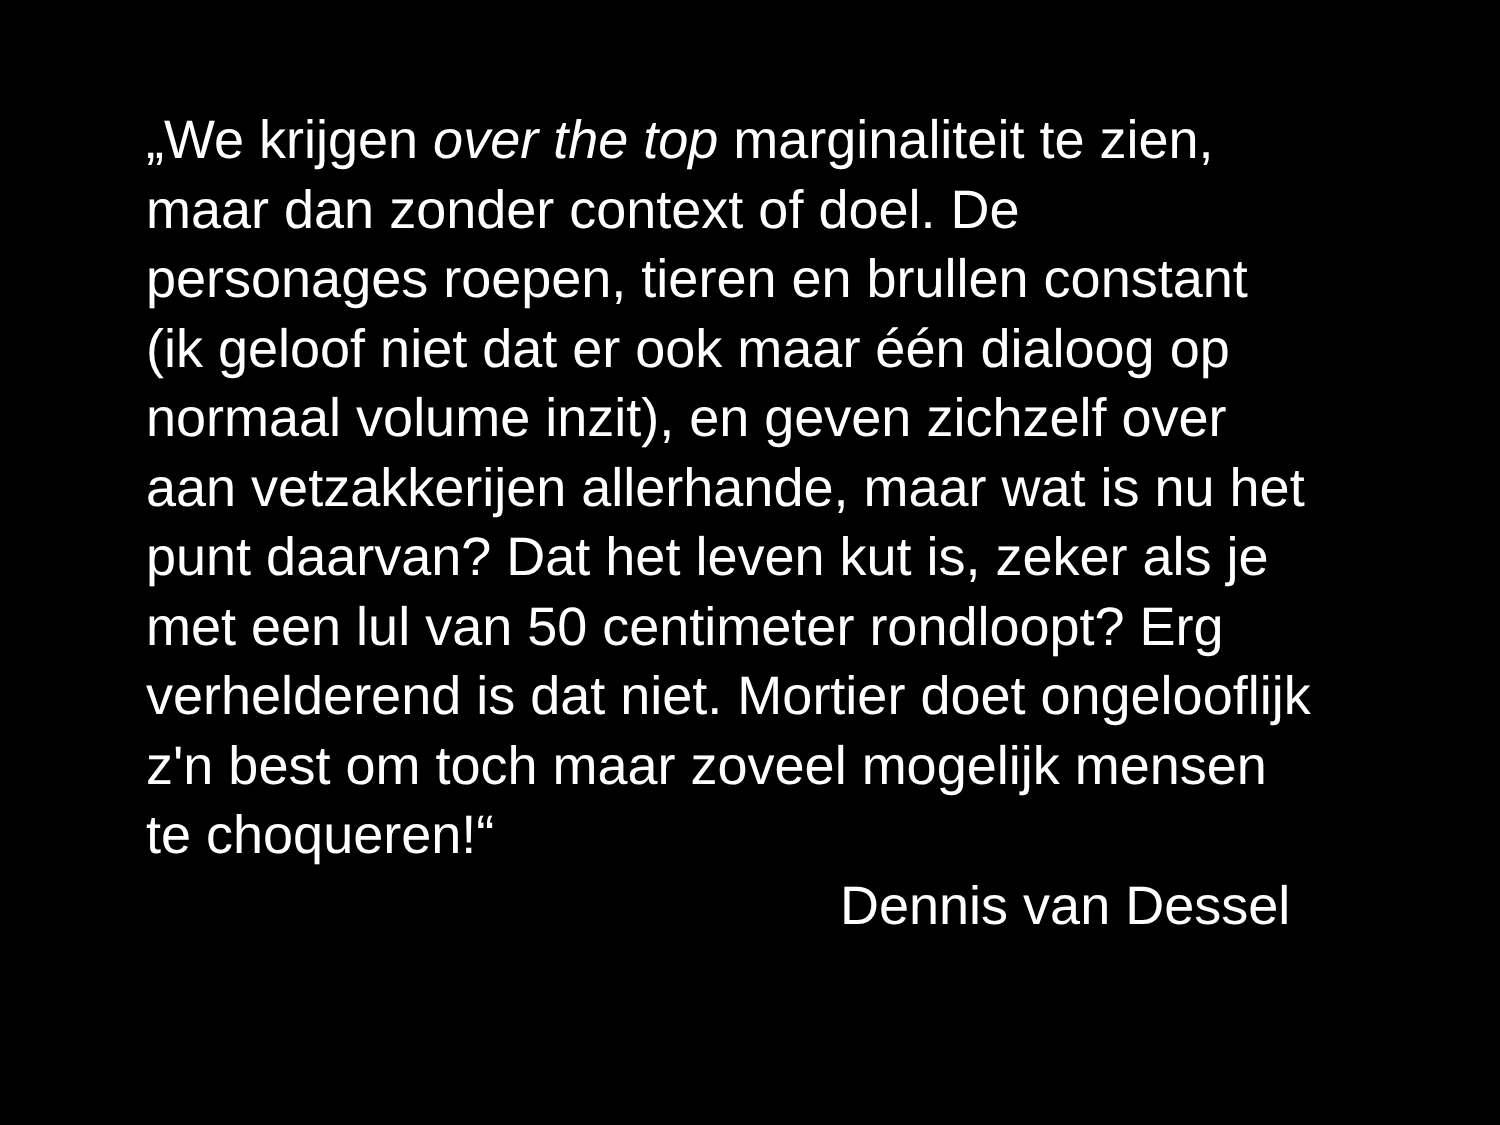„We krijgen over the top marginaliteit te zien,
maar dan zonder context of doel. De
personages roepen, tieren en brullen constant
(ik geloof niet dat er ook maar één dialoog op
normaal volume inzit), en geven zichzelf over
aan vetzakkerijen allerhande, maar wat is nu het
punt daarvan? Dat het leven kut is, zeker als je
met een lul van 50 centimeter rondloopt? Erg
verhelderend is dat niet. Mortier doet ongelooflijk
z'n best om toch maar zoveel mogelijk mensen
te choqueren!“
Dennis van Dessel